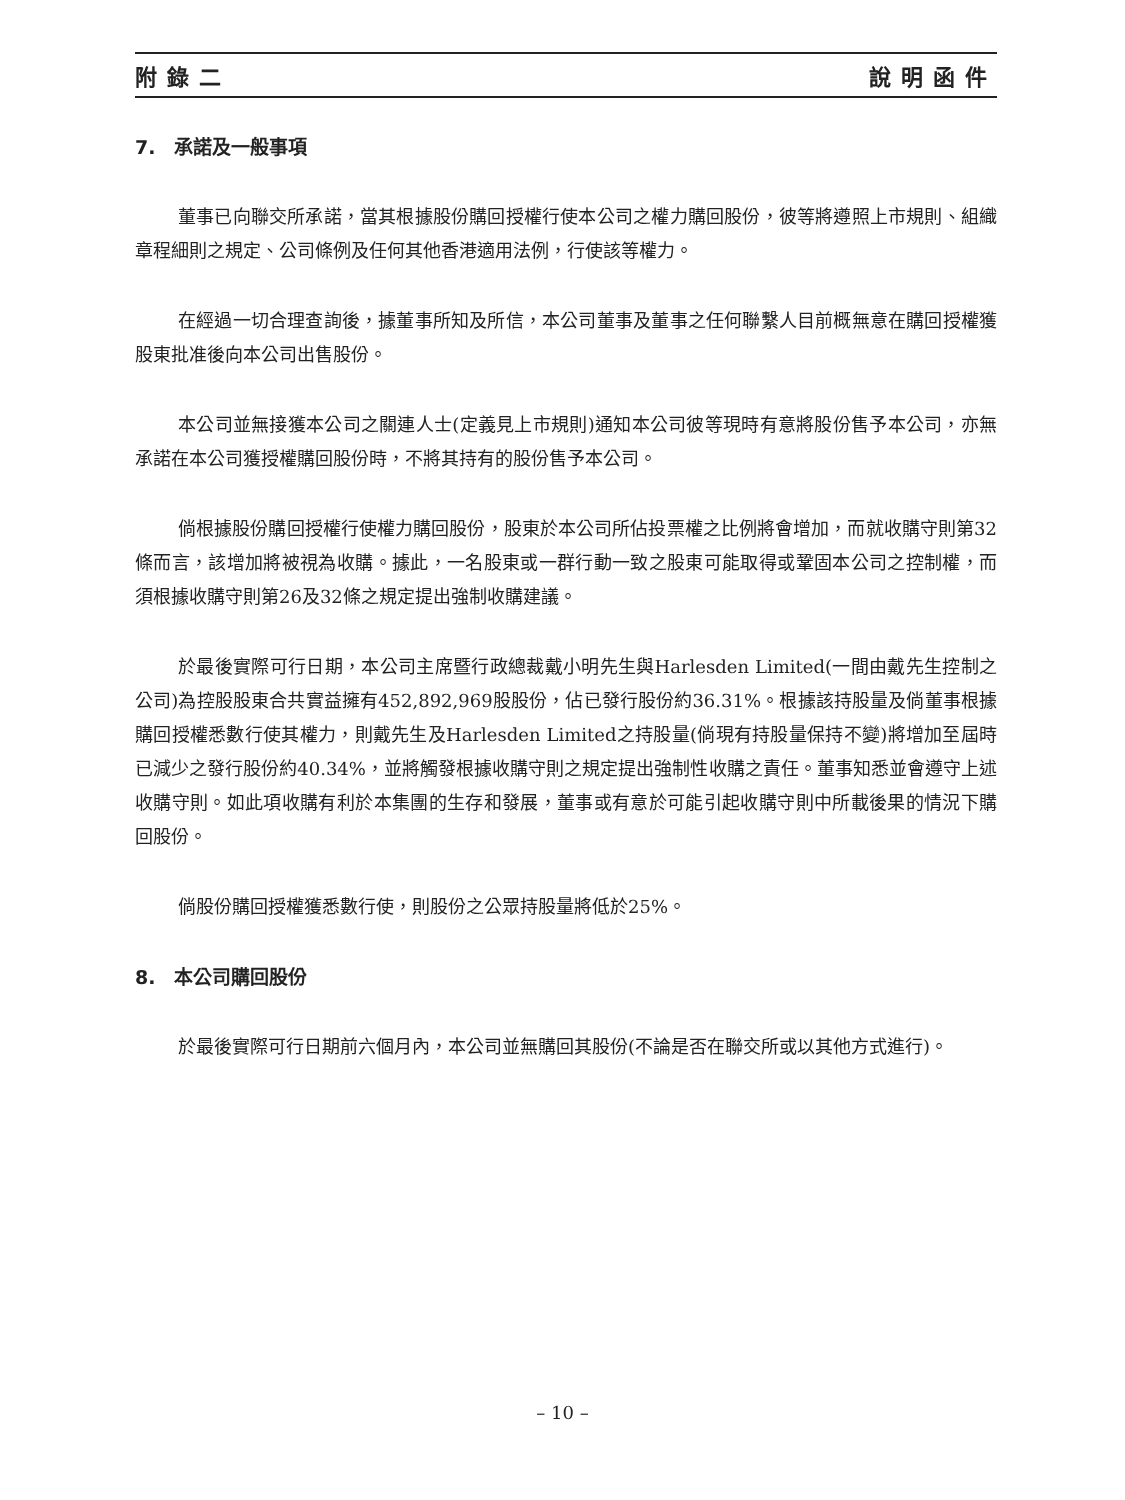附錄二 說明函件
7.　承諾及一般事項
董事已向聯交所承諾，當其根據股份購回授權行使本公司之權力購回股份，彼等將遵照上市規則、組織章程細則之規定、公司條例及任何其他香港適用法例，行使該等權力。
在經過一切合理查詢後，據董事所知及所信，本公司董事及董事之任何聯繫人目前概無意在購回授權獲股東批准後向本公司出售股份。
本公司並無接獲本公司之關連人士(定義見上市規則)通知本公司彼等現時有意將股份售予本公司，亦無承諾在本公司獲授權購回股份時，不將其持有的股份售予本公司。
倘根據股份購回授權行使權力購回股份，股東於本公司所佔投票權之比例將會增加，而就收購守則第32條而言，該增加將被視為收購。據此，一名股東或一群行動一致之股東可能取得或鞏固本公司之控制權，而須根據收購守則第26及32條之規定提出強制收購建議。
於最後實際可行日期，本公司主席暨行政總裁戴小明先生與Harlesden Limited(一間由戴先生控制之公司)為控股股東合共實益擁有452,892,969股股份，佔已發行股份約36.31%。根據該持股量及倘董事根據購回授權悉數行使其權力，則戴先生及Harlesden Limited之持股量(倘現有持股量保持不變)將增加至屆時已減少之發行股份約40.34%，並將觸發根據收購守則之規定提出強制性收購之責任。董事知悉並會遵守上述收購守則。如此項收購有利於本集團的生存和發展，董事或有意於可能引起收購守則中所載後果的情況下購回股份。
倘股份購回授權獲悉數行使，則股份之公眾持股量將低於25%。
8.　本公司購回股份
於最後實際可行日期前六個月內，本公司並無購回其股份(不論是否在聯交所或以其他方式進行)。
– 10 –